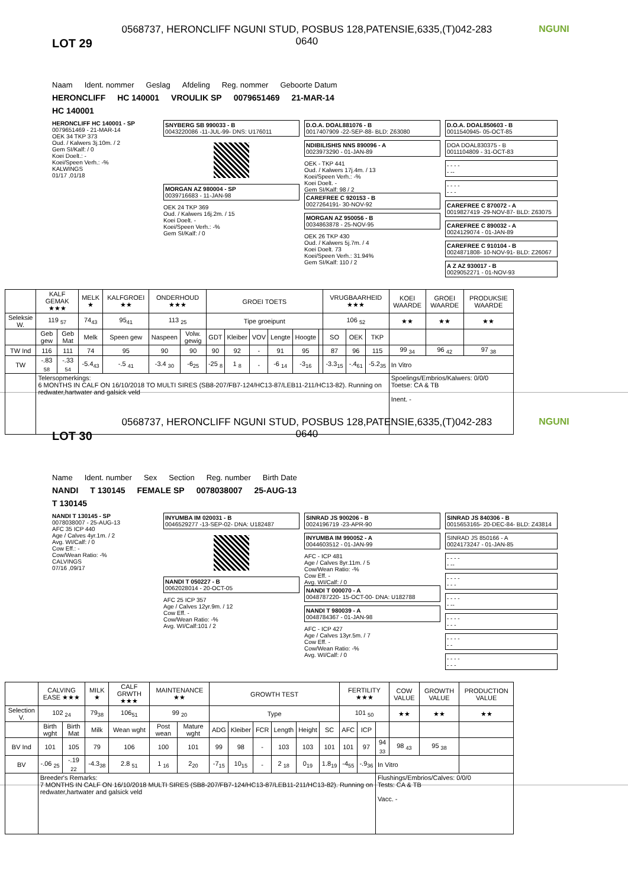LOT 29
0568737, HERONCLIFF NGUNI STUD, POSBUS 128,PATENSIE,6335,(T)042-283
0640
NGUNI
Naam Ident. nommer Geslag Afdeling Reg. nommer Geboorte Datum
HERONCLIFF HC 140001 VROULIK SP 0079651469 21-MAR-14
HC 140001
HERONCLIFF HC 140001 - SP
0079651469 - 21-MAR-14
OEK 34 TKP 373
Oud. / Kalwers 3j.10m. / 2
Gem SI/Kalf: / 0
Koei Doelt.: -
Koei/Speen Verh.: -%
KALWINGS
01/17 ,01/18
SNYBERG SB 990033 - B
0043220086 -11-JUL-99- DNS: U176011
MORGAN AZ 980004 - SP
0039716683 - 11-JAN-98
OEK 24 TKP 369
Oud. / Kalwers 16j.2m. / 15
Koei Doelt. -
Koei/Speen Verh.: -%
Gem SI/Kalf: / 0
D.O.A. DOAL881076 - B
0017407909 -22-SEP-88- BLD: Z63080
NDIBILISHIS NNS 890096 - A
0023973290 - 01-JAN-89
OEK - TKP 441
Oud. / Kalwers 17j.4m. / 13
Koei/Speen Verh.: -%
Koei Doelt. -
Gem SI/Kalf: 98 / 2
CAREFREE C 920153 - B
0027264191- 30-NOV-92
MORGAN AZ 950056 - B
0034863878 - 25-NOV-95
OEK 26 TKP 430
Oud. / Kalwers 5j.7m. / 4
Koei Doelt. 73
Koei/Speen Verh.: 31.94%
Gem SI/Kalf: 110 / 2
D.O.A. DOAL850603 - B
0011540945- 05-OCT-85
DOA DOAL830375 - B
0011104809 - 31-OCT-83
- - - -
- --
- - - -
- - -
CAREFREE C 870072 - A
0019827419 -29-NOV-87- BLD: Z63075
CAREFREE C 890032 - A
0024129074 - 01-JAN-89
CAREFREE C 910104 - B
0024871808- 10-NOV-91- BLD: Z26067
A Z AZ 930017 - B
0029052271 - 01-NOV-93
| | KALF GEMAK ★★★ | | MELK ★ | KALFGROEI ★★ | ONDERHOUD ★★★ | | GROEI TOETS | | | | | | VRUGBAARHEID ★★★ | | | KOEI WAARDE | GROEI WAARDE | PRODUKSIE WAARDE |
| --- | --- | --- | --- | --- | --- | --- | --- | --- | --- | --- | --- | --- | --- | --- | --- | --- | --- | --- |
| Seleksie W. | 119 <sub>57</sub> | | 74<sub>43</sub> | 95<sub>41</sub> | 113 <sub>25</sub> | | Tipe groeipunt | | | | | | 106 <sub>52</sub> | | | ★★ | ★★ | ★★ |
| | Geb gew | Geb Mat | Melk | Speen gew | Naspeen | Volw. gewig | GDT | Kleiber | VOV | Lengte | Hoogte | | SO | OEK | TKP | | | |
| TW Ind | 116 | 111 | 74 | 95 | 90 | 90 | 90 | 92 | - | 91 | 95 | | 87 | 96 | 115 | 99 <sub>34</sub> | 96 <sub>42</sub> | 97 <sub>38</sub> |
| TW | -.83 <sub>58</sub> | -.33 <sub>54</sub> | -5.4<sub>43</sub> | -.5 <sub>41</sub> | -3.4 <sub>30</sub> | -6<sub>25</sub> | -25 <sub>8</sub> | 1 <sub>8</sub> | - | -6 <sub>14</sub> | -3<sub>16</sub> | | -3.3<sub>15</sub> | -.4<sub>61</sub> | -5.2<sub>35</sub> | In Vitro | | |
| | Telersopmerkings: 6 MONTHS IN CALF ON 16/10/2018 TO MULTI SIRES (SB8-207/FB7-124/HC13-87/LEB11-211/HC13-82). Running on redwater,hartwater and galsick veld | | | | | | | | | | | | | | | Spoelings/Embrios/Kalwers: 0/0/0 Toetse: CA & TB Inent. - | | |
LOT 30
0568737, HERONCLIFF NGUNI STUD, POSBUS 128,PATENSIE,6335,(T)042-283
0640
NGUNI
Name Ident. number Sex Section Reg. number Birth Date
NANDI T 130145 FEMALE SP 0078038007 25-AUG-13
T 130145
NANDI T 130145 - SP
0078038007 - 25-AUG-13
AFC 35 ICP 440
Age / Calves 4yr.1m. / 2
Avg. WI/Calf: / 0
Cow Eff.: -
Cow/Wean Ratio: -%
CALVINGS
07/16 ,09/17
INYUMBA IM 020031 - B
0046529277 -13-SEP-02- DNA: U182487
NANDI T 050227 - B
0062028014 - 20-OCT-05
AFC 25 ICP 357
Age / Calves 12yr.9m. / 12
Cow Eff. -
Cow/Wean Ratio: -%
Avg. WI/Calf:101 / 2
SINRAD JS 900206 - B
0024196719 -23-APR-90
INYUMBA IM 990052 - A
0044603512 - 01-JAN-99
AFC - ICP 481
Age / Calves 8yr.11m. / 5
Cow/Wean Ratio: -%
Cow Eff. -
Avg. WI/Calf: / 0
NANDI T 000070 - A
0048787220- 15-OCT-00- DNA: U182788
NANDI T 980039 - A
0048784367 - 01-JAN-98
AFC - ICP 427
Age / Calves 13yr.5m. / 7
Cow Eff. -
Cow/Wean Ratio: -%
Avg. WI/Calf: / 0
SINRAD JS 840306 - B
0015653165- 20-DEC-84- BLD: Z43814
SINRAD JS 850166 - A
0024173247 - 01-JAN-85
- - - -
- --
- - - -
- - -
- - - -
- --
- - - -
- - -
- - - -
- -
- - - -
- - -
| | CALVING EASE ★★★ | | MILK ★ | CALF GRWTH ★★★ | MAINTENANCE ★★ | | GROWTH TEST | | | | | | FERTILITY ★★★ | | | COW VALUE | GROWTH VALUE | PRODUCTION VALUE |
| --- | --- | --- | --- | --- | --- | --- | --- | --- | --- | --- | --- | --- | --- | --- | --- | --- | --- | --- |
| Selection V. | 102 <sub>24</sub> | | 79<sub>38</sub> | 106<sub>51</sub> | 99 <sub>20</sub> | | Type | | | | | | 101 <sub>50</sub> | | | ★★ | ★★ | ★★ |
| | Birth wght | Birth Mat | Milk | Wean wght | Post wean | Mature wght | ADG | Kleiber | FCR | Length | Height | SC | AFC | ICP | | | | |
| BV Ind | 101 | 105 | 79 | 106 | 100 | 101 | 99 | 98 | - | 103 | 103 | 101 | 101 | 97 | 94 <sub>33</sub> | 98 <sub>43</sub> | 95 <sub>38</sub> | |
| BV | -.06 <sub>25</sub> | -.19 <sub>22</sub> | -4.3<sub>38</sub> | 2.8 <sub>51</sub> | 1 <sub>16</sub> | 2<sub>20</sub> | -7<sub>15</sub> | 10<sub>15</sub> | - | 2 <sub>18</sub> | 0<sub>19</sub> | 1.8<sub>19</sub> | -4<sub>55</sub> | -.9<sub>36</sub> | In Vitro | | | |
| | Breeder's Remarks: 7 MONTHS IN CALF ON 16/10/2018 MULTI SIRES (SB8-207/FB7-124/HC13-87/LEB11-211/HC13-82). Running on redwater,hartwater and galsick veld | | | | | | | | | | | | | | Flushings/Embrios/Calves: 0/0/0 Tests: CA & TB Vacc. - | | | |